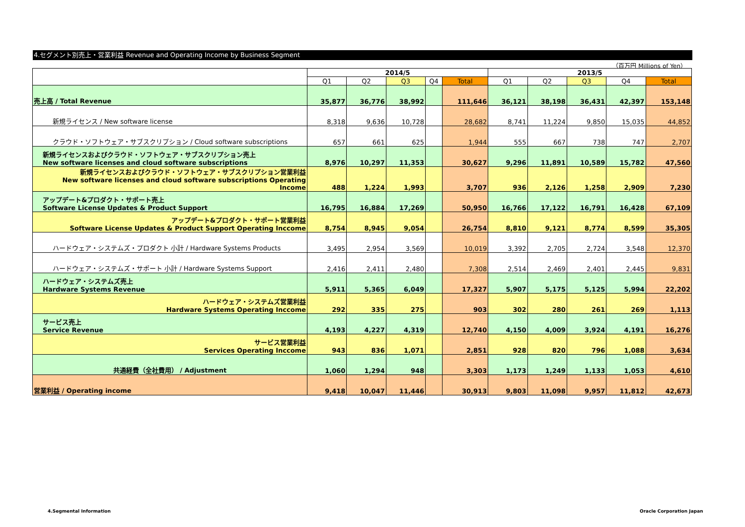4.セグメント別売上・営業利益 Revenue and Operating Income by Business Segment
（百万円 Millions of Yen）
| | 2014/5 | | | | | 2013/5 | | | | |
| --- | --- | --- | --- | --- | --- | --- | --- | --- | --- | --- |
| | Q1 | Q2 | Q3 | Q4 | Total | Q1 | Q2 | Q3 | Q4 | Total |
| 売上高 / Total Revenue | 35,877 | 36,776 | 38,992 | | 111,646 | 36,121 | 38,198 | 36,431 | 42,397 | 153,148 |
| 新規ライセンス / New software license | 8,318 | 9,636 | 10,728 | | 28,682 | 8,741 | 11,224 | 9,850 | 15,035 | 44,852 |
| クラウド・ソフトウェア・サブスクリプション / Cloud software subscriptions | 657 | 661 | 625 | | 1,944 | 555 | 667 | 738 | 747 | 2,707 |
| 新規ライセンスおよびクラウド・ソフトウェア・サブスクリプション売上 New software licenses and cloud software subscriptions | 8,976 | 10,297 | 11,353 | | 30,627 | 9,296 | 11,891 | 10,589 | 15,782 | 47,560 |
| 新規ライセンスおよびクラウド・ソフトウェア・サブスクリプション営業利益 New software licenses and cloud software subscriptions Operating Income | 488 | 1,224 | 1,993 | | 3,707 | 936 | 2,126 | 1,258 | 2,909 | 7,230 |
| アップデート&プロダクト・サポート売上 Software License Updates & Product Support | 16,795 | 16,884 | 17,269 | | 50,950 | 16,766 | 17,122 | 16,791 | 16,428 | 67,109 |
| アップデート&プロダクト・サポート営業利益 Software License Updates & Product Support Operating Inccome | 8,754 | 8,945 | 9,054 | | 26,754 | 8,810 | 9,121 | 8,774 | 8,599 | 35,305 |
| ハードウェア・システムズ・プロダクト 小計 / Hardware Systems Products | 3,495 | 2,954 | 3,569 | | 10,019 | 3,392 | 2,705 | 2,724 | 3,548 | 12,370 |
| ハードウェア・システムズ・サポート 小計 / Hardware Systems Support | 2,416 | 2,411 | 2,480 | | 7,308 | 2,514 | 2,469 | 2,401 | 2,445 | 9,831 |
| ハードウェア・システムズ売上 Hardware Systems Revenue | 5,911 | 5,365 | 6,049 | | 17,327 | 5,907 | 5,175 | 5,125 | 5,994 | 22,202 |
| ハードウェア・システムズ営業利益 Hardware Systems Operating Inccome | 292 | 335 | 275 | | 903 | 302 | 280 | 261 | 269 | 1,113 |
| サービス売上 Service Revenue | 4,193 | 4,227 | 4,319 | | 12,740 | 4,150 | 4,009 | 3,924 | 4,191 | 16,276 |
| サービス営業利益 Services Operating Inccome | 943 | 836 | 1,071 | | 2,851 | 928 | 820 | 796 | 1,088 | 3,634 |
| 共通経費（全社費用） / Adjustment | 1,060 | 1,294 | 948 | | 3,303 | 1,173 | 1,249 | 1,133 | 1,053 | 4,610 |
| 営業利益 / Operating income | 9,418 | 10,047 | 11,446 | | 30,913 | 9,803 | 11,098 | 9,957 | 11,812 | 42,673 |
4.Segmental Information Oracle Corporation Japan